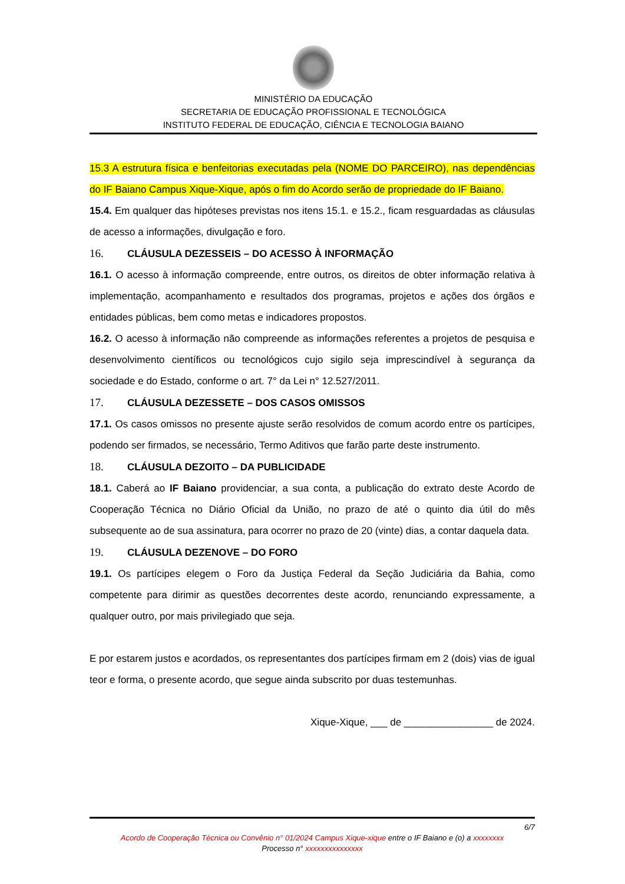MINISTÉRIO DA EDUCAÇÃO
SECRETARIA DE EDUCAÇÃO PROFISSIONAL E TECNOLÓGICA
INSTITUTO FEDERAL DE EDUCAÇÃO, CIÊNCIA E TECNOLOGIA BAIANO
15.3 A estrutura física e benfeitorias executadas pela (NOME DO PARCEIRO), nas dependências do IF Baiano Campus Xique-Xique, após o fim do Acordo serão de propriedade do IF Baiano.
15.4. Em qualquer das hipóteses previstas nos itens 15.1. e 15.2., ficam resguardadas as cláusulas de acesso a informações, divulgação e foro.
16. CLÁUSULA DEZESSEIS – DO ACESSO À INFORMAÇÃO
16.1. O acesso à informação compreende, entre outros, os direitos de obter informação relativa à implementação, acompanhamento e resultados dos programas, projetos e ações dos órgãos e entidades públicas, bem como metas e indicadores propostos.
16.2. O acesso à informação não compreende as informações referentes a projetos de pesquisa e desenvolvimento científicos ou tecnológicos cujo sigilo seja imprescindível à segurança da sociedade e do Estado, conforme o art. 7° da Lei n° 12.527/2011.
17. CLÁUSULA DEZESSETE – DOS CASOS OMISSOS
17.1. Os casos omissos no presente ajuste serão resolvidos de comum acordo entre os partícipes, podendo ser firmados, se necessário, Termo Aditivos que farão parte deste instrumento.
18. CLÁUSULA DEZOITO – DA PUBLICIDADE
18.1. Caberá ao IF Baiano providenciar, a sua conta, a publicação do extrato deste Acordo de Cooperação Técnica no Diário Oficial da União, no prazo de até o quinto dia útil do mês subsequente ao de sua assinatura, para ocorrer no prazo de 20 (vinte) dias, a contar daquela data.
19. CLÁUSULA DEZENOVE – DO FORO
19.1. Os partícipes elegem o Foro da Justiça Federal da Seção Judiciária da Bahia, como competente para dirimir as questões decorrentes deste acordo, renunciando expressamente, a qualquer outro, por mais privilegiado que seja.
E por estarem justos e acordados, os representantes dos partícipes firmam em 2 (dois) vias de igual teor e forma, o presente acordo, que segue ainda subscrito por duas testemunhas.
Xique-Xique, ___ de ________________ de 2024.
6/7
Acordo de Cooperação Técnica ou Convênio n° 01/2024 Campus Xique-xique entre o IF Baiano e (o) a xxxxxxxx
Processo n° xxxxxxxxxxxxxxx